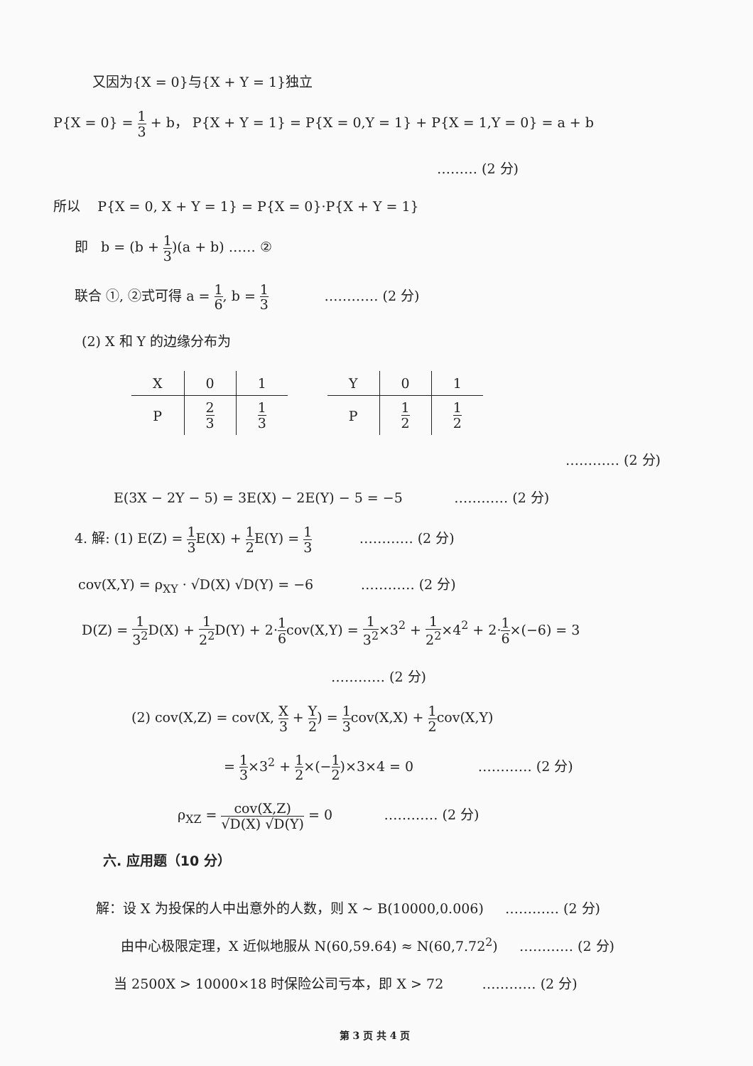又因为{X = 0}与{X + Y = 1}独立
P{X = 0} = 1 3 + b， P{X + Y = 1} = P{X = 0,Y = 1} + P{X = 1,Y = 0} = a + b
……… (2 分)
所以 P{X = 0, X + Y = 1} = P{X = 0}·P{X + Y = 1}
即 b = (b + 1 3)(a + b) …… ②
联合 ①, ②式可得 a = 1 6, b = 1 3 ………… (2 分)
(2) X 和 Y 的边缘分布为
| X | 0 | 1 |
| --- | --- | --- |
| P | 2 3 | 1 3 |
| Y | 0 | 1 |
| --- | --- | --- |
| P | 1 2 | 1 2 |
………… (2 分)
E(3X − 2Y − 5) = 3E(X) − 2E(Y) − 5 = −5 ………… (2 分)
4. 解: (1) E(Z) = 1 3 E(X) + 1 2 E(Y) = 1 3 ………… (2 分)
cov(X,Y) = ρ<sub>XY</sub> · √D(X) √D(Y) = −6 ………… (2 分)
D(Z) = 1 3<sup>2</sup> D(X) + 1 2<sup>2</sup> D(Y) + 2·1 6cov(X,Y) = 1 3<sup>2</sup>×3<sup>2</sup> + 1 2<sup>2</sup>×4<sup>2</sup> + 2·1 6×(−6) = 3
………… (2 分)
(2) cov(X,Z) = cov(X, X 3 + Y 2) = 1 3cov(X,X) + 1 2cov(X,Y)
= 1 3×3<sup>2</sup> + 1 2×(−1 2)×3×4 = 0 ………… (2 分)
ρ<sub>XZ</sub> = cov(X,Z) √D(X) √D(Y) = 0 ………… (2 分)
六. 应用题（10 分）
解：设 X 为投保的人中出意外的人数，则 X ~ B(10000,0.006) ………… (2 分)
由中心极限定理，X 近似地服从 N(60,59.64) ≈ N(60,7.72<sup>2</sup>) ………… (2 分)
当 2500X > 10000×18 时保险公司亏本，即 X > 72 ………… (2 分)
第 3 页 共 4 页